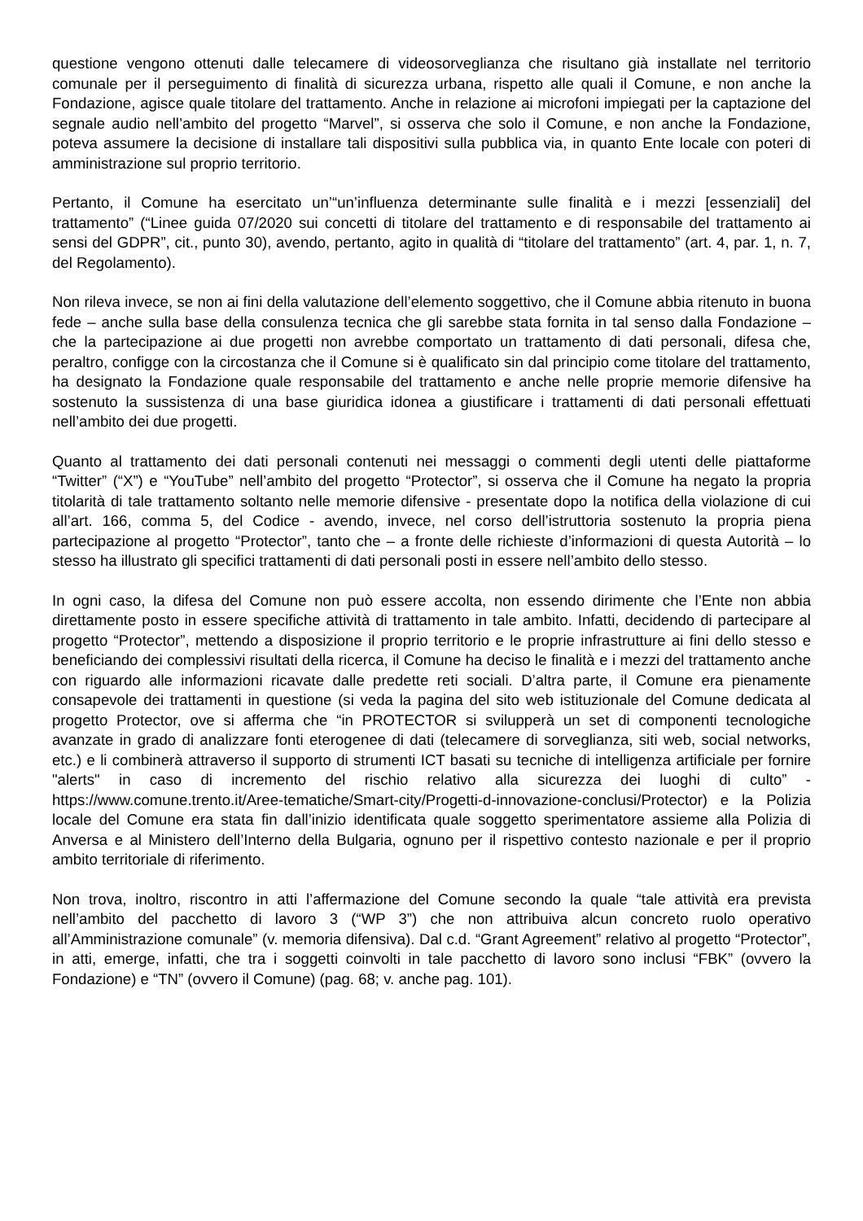questione vengono ottenuti dalle telecamere di videosorveglianza che risultano già installate nel territorio comunale per il perseguimento di finalità di sicurezza urbana, rispetto alle quali il Comune, e non anche la Fondazione, agisce quale titolare del trattamento. Anche in relazione ai microfoni impiegati per la captazione del segnale audio nell’ambito del progetto “Marvel”, si osserva che solo il Comune, e non anche la Fondazione, poteva assumere la decisione di installare tali dispositivi sulla pubblica via, in quanto Ente locale con poteri di amministrazione sul proprio territorio.
Pertanto, il Comune ha esercitato un’“un’influenza determinante sulle finalità e i mezzi [essenziali] del trattamento” (“Linee guida 07/2020 sui concetti di titolare del trattamento e di responsabile del trattamento ai sensi del GDPR”, cit., punto 30), avendo, pertanto, agito in qualità di “titolare del trattamento” (art. 4, par. 1, n. 7, del Regolamento).
Non rileva invece, se non ai fini della valutazione dell’elemento soggettivo, che il Comune abbia ritenuto in buona fede – anche sulla base della consulenza tecnica che gli sarebbe stata fornita in tal senso dalla Fondazione – che la partecipazione ai due progetti non avrebbe comportato un trattamento di dati personali, difesa che, peraltro, configge con la circostanza che il Comune si è qualificato sin dal principio come titolare del trattamento, ha designato la Fondazione quale responsabile del trattamento e anche nelle proprie memorie difensive ha sostenuto la sussistenza di una base giuridica idonea a giustificare i trattamenti di dati personali effettuati nell’ambito dei due progetti.
Quanto al trattamento dei dati personali contenuti nei messaggi o commenti degli utenti delle piattaforme “Twitter” (“X”) e “YouTube” nell’ambito del progetto “Protector”, si osserva che il Comune ha negato la propria titolarità di tale trattamento soltanto nelle memorie difensive - presentate dopo la notifica della violazione di cui all’art. 166, comma 5, del Codice - avendo, invece, nel corso dell’istruttoria sostenuto la propria piena partecipazione al progetto “Protector”, tanto che – a fronte delle richieste d’informazioni di questa Autorità – lo stesso ha illustrato gli specifici trattamenti di dati personali posti in essere nell’ambito dello stesso.
In ogni caso, la difesa del Comune non può essere accolta, non essendo dirimente che l’Ente non abbia direttamente posto in essere specifiche attività di trattamento in tale ambito. Infatti, decidendo di partecipare al progetto “Protector”, mettendo a disposizione il proprio territorio e le proprie infrastrutture ai fini dello stesso e beneficiando dei complessivi risultati della ricerca, il Comune ha deciso le finalità e i mezzi del trattamento anche con riguardo alle informazioni ricavate dalle predette reti sociali. D’altra parte, il Comune era pienamente consapevole dei trattamenti in questione (si veda la pagina del sito web istituzionale del Comune dedicata al progetto Protector, ove si afferma che “in PROTECTOR si svilupperà un set di componenti tecnologiche avanzate in grado di analizzare fonti eterogenee di dati (telecamere di sorveglianza, siti web, social networks, etc.) e li combinerà attraverso il supporto di strumenti ICT basati su tecniche di intelligenza artificiale per fornire "alerts" in caso di incremento del rischio relativo alla sicurezza dei luoghi di culto” - https://www.comune.trento.it/Aree-tematiche/Smart-city/Progetti-d-innovazione-conclusi/Protector) e la Polizia locale del Comune era stata fin dall’inizio identificata quale soggetto sperimentatore assieme alla Polizia di Anversa e al Ministero dell’Interno della Bulgaria, ognuno per il rispettivo contesto nazionale e per il proprio ambito territoriale di riferimento.
Non trova, inoltro, riscontro in atti l’affermazione del Comune secondo la quale “tale attività era prevista nell’ambito del pacchetto di lavoro 3 (“WP 3”) che non attribuiva alcun concreto ruolo operativo all’Amministrazione comunale” (v. memoria difensiva). Dal c.d. “Grant Agreement” relativo al progetto “Protector”, in atti, emerge, infatti, che tra i soggetti coinvolti in tale pacchetto di lavoro sono inclusi “FBK” (ovvero la Fondazione) e “TN” (ovvero il Comune) (pag. 68; v. anche pag. 101).